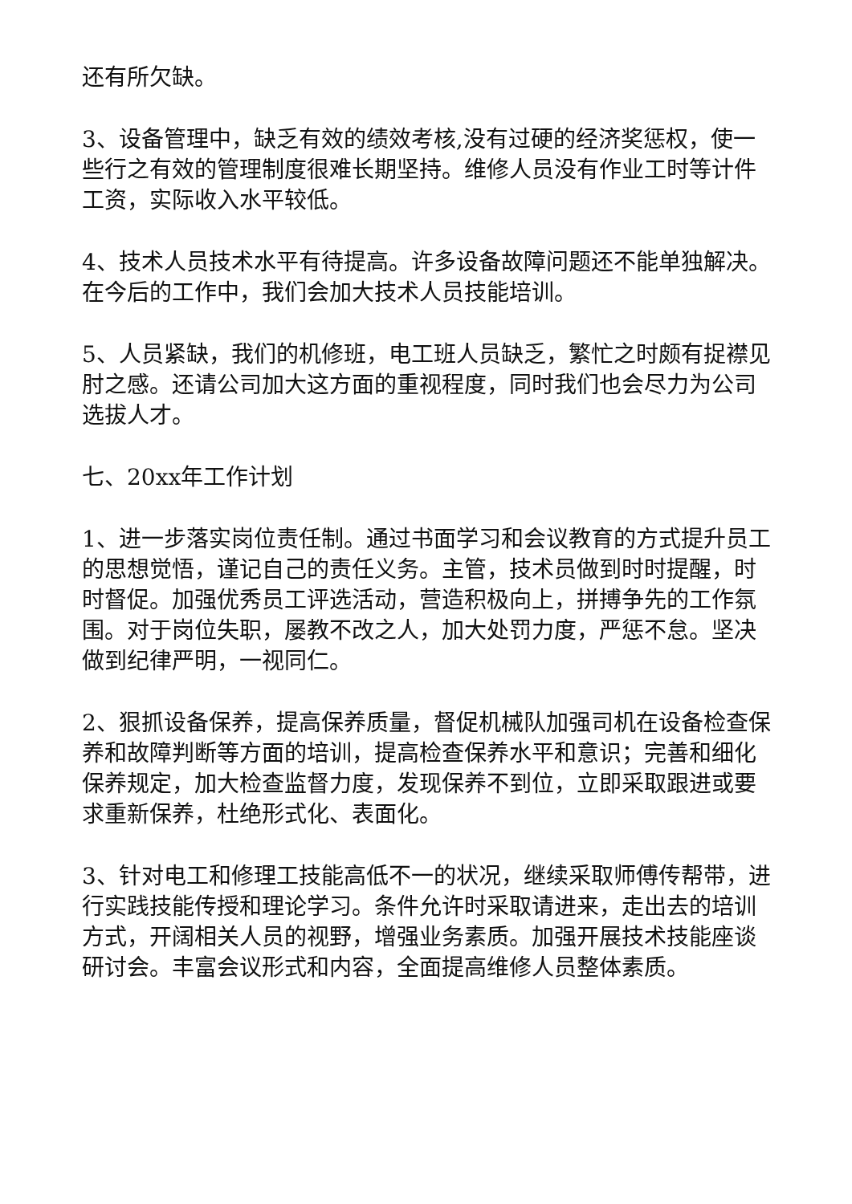还有所欠缺。
3、设备管理中，缺乏有效的绩效考核,没有过硬的经济奖惩权，使一些行之有效的管理制度很难长期坚持。维修人员没有作业工时等计件工资，实际收入水平较低。
4、技术人员技术水平有待提高。许多设备故障问题还不能单独解决。在今后的工作中，我们会加大技术人员技能培训。
5、人员紧缺，我们的机修班，电工班人员缺乏，繁忙之时颇有捉襟见肘之感。还请公司加大这方面的重视程度，同时我们也会尽力为公司选拔人才。
七、20xx年工作计划
1、进一步落实岗位责任制。通过书面学习和会议教育的方式提升员工的思想觉悟，谨记自己的责任义务。主管，技术员做到时时提醒，时时督促。加强优秀员工评选活动，营造积极向上，拼搏争先的工作氛围。对于岗位失职，屡教不改之人，加大处罚力度，严惩不怠。坚决做到纪律严明，一视同仁。
2、狠抓设备保养，提高保养质量，督促机械队加强司机在设备检查保养和故障判断等方面的培训，提高检查保养水平和意识；完善和细化保养规定，加大检查监督力度，发现保养不到位，立即采取跟进或要求重新保养，杜绝形式化、表面化。
3、针对电工和修理工技能高低不一的状况，继续采取师傅传帮带，进行实践技能传授和理论学习。条件允许时采取请进来，走出去的培训方式，开阔相关人员的视野，增强业务素质。加强开展技术技能座谈研讨会。丰富会议形式和内容，全面提高维修人员整体素质。